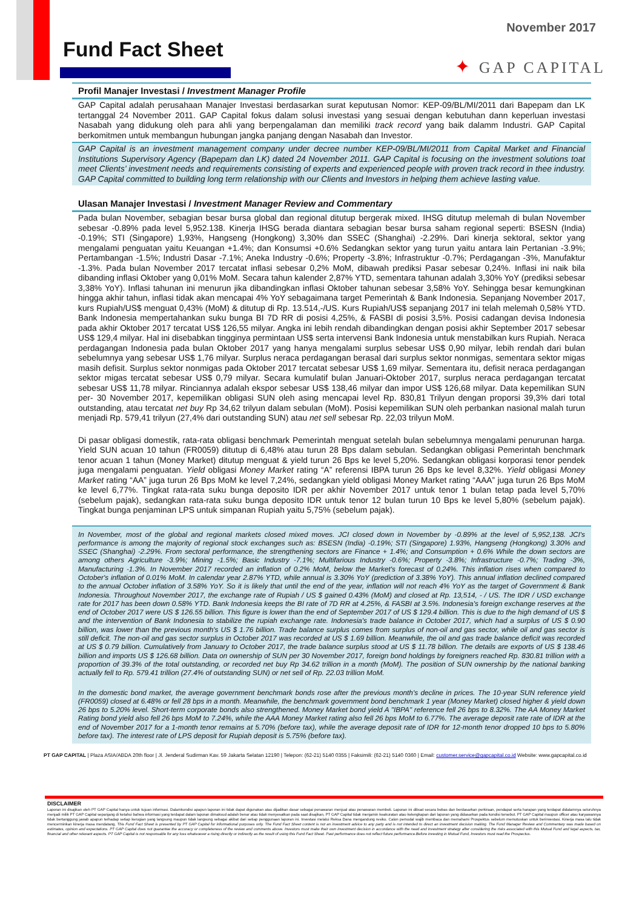November 2017
Fund Fact Sheet
✦ GAP CAPITAL
Profil Manajer Investasi / Investment Manager Profile
GAP Capital adalah perusahaan Manajer Investasi berdasarkan surat keputusan Nomor: KEP-09/BL/MI/2011 dari Bapepam dan LK tertanggal 24 November 2011. GAP Capital fokus dalam solusi investasi yang sesuai dengan kebutuhan dann keperluan investasi Nasabah yang didukung oleh para ahli yang berpengalaman dan memiliki track record yang baik dalamm Industri. GAP Capital berkomitmen untuk membangun hubungan jangka panjang dengan Nasabah dan Investor.
GAP Capital is an investment management company under decree number KEP-09/BL/MI/2011 from Capital Market and Financial Institutions Supervisory Agency (Bapepam dan LK) dated 24 November 2011. GAP Capital is focusing on the investment solutions toat meet Clients’ investment needs and requirements consisting of experts and experienced people with proven track record in thee industry. GAP Capital committed to building long term relationship with our Clients and Investors in helping them achieve lasting value.
Ulasan Manajer Investasi / Investment Manager Review and Commentary
Pada bulan November, sebagian besar bursa global dan regional ditutup bergerak mixed. IHSG ditutup melemah di bulan November sebesar -0.89% pada level 5,952.138. Kinerja IHSG berada diantara sebagian besar bursa saham regional seperti: BSESN (India) -0.19%; STI (Singapore) 1,93%, Hangseng (Hongkong) 3,30% dan SSEC (Shanghai) -2.29%. Dari kinerja sektoral, sektor yang mengalami penguatan yaitu Keuangan +1.4%; dan Konsumsi +0.6% Sedangkan sektor yang turun yaitu antara lain Pertanian -3.9%; Pertambangan -1.5%; Industri Dasar -7.1%; Aneka Industry -0.6%; Property -3.8%; Infrastruktur -0.7%; Perdagangan -3%, Manufaktur -1.3%. Pada bulan November 2017 tercatat inflasi sebesar 0,2% MoM, dibawah prediksi Pasar sebesar 0,24%. Inflasi ini naik bila dibanding inflasi Oktober yang 0,01% MoM. Secara tahun kalender 2,87% YTD, sementara tahunan adalah 3,30% YoY (prediksi sebesar 3,38% YoY). Inflasi tahunan ini menurun jika dibandingkan inflasi Oktober tahunan sebesar 3,58% YoY. Sehingga besar kemungkinan hingga akhir tahun, inflasi tidak akan mencapai 4% YoY sebagaimana target Pemerintah & Bank Indonesia. Sepanjang November 2017, kurs Rupiah/US$ menguat 0,43% (MoM) & ditutup di Rp. 13.514,-/US. Kurs Rupiah/US$ sepanjang 2017 ini telah melemah 0,58% YTD. Bank Indonesia mempertahankan suku bunga BI 7D RR di posisi 4,25%, & FASBI di posisi 3,5%. Posisi cadangan devisa Indonesia pada akhir Oktober 2017 tercatat US$ 126,55 milyar. Angka ini lebih rendah dibandingkan dengan posisi akhir September 2017 sebesar US$ 129,4 milyar. Hal ini disebabkan tingginya permintaan US$ serta intervensi Bank Indonesia untuk menstabilkan kurs Rupiah. Neraca perdagangan Indonesia pada bulan Oktober 2017 yang hanya mengalami surplus sebesar US$ 0,90 milyar, lebih rendah dari bulan sebelumnya yang sebesar US$ 1,76 milyar. Surplus neraca perdagangan berasal dari surplus sektor nonmigas, sementara sektor migas masih defisit. Surplus sektor nonmigas pada Oktober 2017 tercatat sebesar US$ 1,69 milyar. Sementara itu, defisit neraca perdagangan sektor migas tercatat sebesar US$ 0,79 milyar. Secara kumulatif bulan Januari-Oktober 2017, surplus neraca perdagangan tercatat sebesar US$ 11,78 milyar. Rinciannya adalah ekspor sebesar US$ 138,46 milyar dan impor US$ 126,68 milyar. Data kepemilikan SUN per- 30 November 2017, kepemilikan obligasi SUN oleh asing mencapai level Rp. 830,81 Trilyun dengan proporsi 39,3% dari total outstanding, atau tercatat net buy Rp 34,62 trilyun dalam sebulan (MoM). Posisi kepemilikan SUN oleh perbankan nasional malah turun menjadi Rp. 579,41 trilyun (27,4% dari outstanding SUN) atau net sell sebesar Rp. 22,03 trilyun MoM.
Di pasar obligasi domestik, rata-rata obligasi benchmark Pemerintah menguat setelah bulan sebelumnya mengalami penurunan harga. Yield SUN acuan 10 tahun (FR0059) ditutup di 6,48% atau turun 28 Bps dalam sebulan. Sedangkan obligasi Pemerintah benchmark tenor acuan 1 tahun (Money Market) ditutup menguat & yield turun 26 Bps ke level 5,20%. Sedangkan obligasi korporasi tenor pendek juga mengalami penguatan. Yield obligasi Money Market rating “A” referensi IBPA turun 26 Bps ke level 8,32%. Yield obligasi Money Market rating “AA” juga turun 26 Bps MoM ke level 7,24%, sedangkan yield obligasi Money Market rating “AAA” juga turun 26 Bps MoM ke level 6,77%. Tingkat rata-rata suku bunga deposito IDR per akhir November 2017 untuk tenor 1 bulan tetap pada level 5,70% (sebelum pajak), sedangkan rata-rata suku bunga deposito IDR untuk tenor 12 bulan turun 10 Bps ke level 5,80% (sebelum pajak). Tingkat bunga penjaminan LPS untuk simpanan Rupiah yaitu 5,75% (sebelum pajak).
In November, most of the global and regional markets closed mixed moves. JCI closed down in November by -0.89% at the level of 5,952,138. JCI's performance is among the majority of regional stock exchanges such as: BSESN (India) -0.19%; STI (Singapore) 1.93%, Hangseng (Hongkong) 3.30% and SSEC (Shanghai) -2.29%. From sectoral performance, the strengthening sectors are Finance + 1.4%; and Consumption + 0.6% While the down sectors are among others Agriculture -3.9%; Mining -1.5%; Basic Industry -7.1%; Multifarious Industry -0.6%; Property -3.8%; Infrastructure -0.7%; Trading -3%, Manufacturing -1.3%. In November 2017 recorded an inflation of 0.2% MoM, below the Market's forecast of 0.24%. This inflation rises when compared to October's inflation of 0.01% MoM. In calendar year 2.87% YTD, while annual is 3.30% YoY (prediction of 3.38% YoY). This annual inflation declined compared to the annual October inflation of 3.58% YoY. So it is likely that until the end of the year, inflation will not reach 4% YoY as the target of Government & Bank Indonesia. Throughout November 2017, the exchange rate of Rupiah / US $ gained 0.43% (MoM) and closed at Rp. 13,514, - / US. The IDR / USD exchange rate for 2017 has been down 0.58% YTD. Bank Indonesia keeps the BI rate of 7D RR at 4.25%, & FASBI at 3.5%. Indonesia's foreign exchange reserves at the end of October 2017 were US $ 126.55 billion. This figure is lower than the end of September 2017 of US $ 129.4 billion. This is due to the high demand of US $ and the intervention of Bank Indonesia to stabilize the rupiah exchange rate. Indonesia's trade balance in October 2017, which had a surplus of US $ 0.90 billion, was lower than the previous month's US $ 1.76 billion. Trade balance surplus comes from surplus of non-oil and gas sector, while oil and gas sector is still deficit. The non-oil and gas sector surplus in October 2017 was recorded at US $ 1.69 billion. Meanwhile, the oil and gas trade balance deficit was recorded at US $ 0.79 billion. Cumulatively from January to October 2017, the trade balance surplus stood at US $ 11.78 billion. The details are exports of US $ 138.46 billion and imports US $ 126.68 billion. Data on ownership of SUN per 30 November 2017, foreign bond holdings by foreigners reached Rp. 830.81 trillion with a proportion of 39.3% of the total outstanding, or recorded net buy Rp 34.62 trillion in a month (MoM). The position of SUN ownership by the national banking actually fell to Rp. 579.41 trillion (27.4% of outstanding SUN) or net sell of Rp. 22.03 trillion MoM.
In the domestic bond market, the average government benchmark bonds rose after the previous month's decline in prices. The 10-year SUN reference yield (FR0059) closed at 6.48% or fell 28 bps in a month. Meanwhile, the benchmark government bond benchmark 1 year (Money Market) closed higher & yield down 26 bps to 5.20% level. Short-term corporate bonds also strengthened. Money Market bond yield A "IBPA" reference fell 26 bps to 8.32%. The AA Money Market Rating bond yield also fell 26 bps MoM to 7.24%, while the AAA Money Market rating also fell 26 bps MoM to 6.77%. The average deposit rate rate of IDR at the end of November 2017 for a 1-month tenor remains at 5.70% (before tax), while the average deposit rate of IDR for 12-month tenor dropped 10 bps to 5.80% before tax). The interest rate of LPS deposit for Rupiah deposit is 5.75% (before tax).
PT GAP CAPITAL | Plaza ASIA/ABDA 20th floor | Jl. Jenderal Sudirman Kav. 59 Jakarta Selatan 12190 | Telepon: (62-21) 5140 0355 | Faksimili: (62-21) 5140 0360 | Email: customer.service@gapcapital.co.id Website: www.gapcapital.co.id
DISCLAIMER
Laporan ini disajikan oleh PT GAP Capital hanya untuk tujuan informasi. Dalamkondisi apapun laporan ini tidak dapat digunakan atau dijadikan dasar sebagai penawaran menjual atau penawaran membeli. Laporan ini dibuat secara bebas dan berdasarkan perkiraan, pendapat serta harapan yang terdapat didalamnya seluruhnya menjadi milik PT GAP Capital sepanjang di ketahui bahwa informasi yang terdapat dalam laporan dimaksud adalah benar atau tidak menyesatkan pada saat disajikan, PT GAP Capital tidak menjamin keakuratan atau kelengkapan dari laporan yang didasarkan pada kondisi tersebut. PT GAP Capital maupun officer atau karyawannya tidak bertanggung jawab apapun terhadap setiap kerugian yang langsung maupun tidak langsung sebagai akibat dari setiap penggunaan laporan ini. Investasi melalui Reksa Dana mengandung resiko. Calon pemodal wajib membaca dan memahami Prospektus sebelum memutuskan untuk berinvestasi. Kinerja masa lalu tidak mencerminkan kinerja masa mendatang. This Fund Fact Sheet is presented by PT GAP Capital for informational purposes only. The Fund Fact Sheet content is not an investment advice to any party and is not intended to direct an investment decision making. The Fund Manager Review and Commentary was made based on estimates, opinion and expectations. PT GAP Capital does not guarantee the accuracy or completeness of the review and comments above. Investors must make their own investment decision in accordance with the need and investment strategy after considering the risks associated with this Mutual Fund and legal aspects, tax, financial and other relevant aspects. PT GAP Capital is not responsable for any loss whatsoever a rising directly or indirectly as the result of using this Fund Fact Sheet. Past performance does not reflect future performance.Before investing in Mutual Fund, Investors must read the Prospectus.